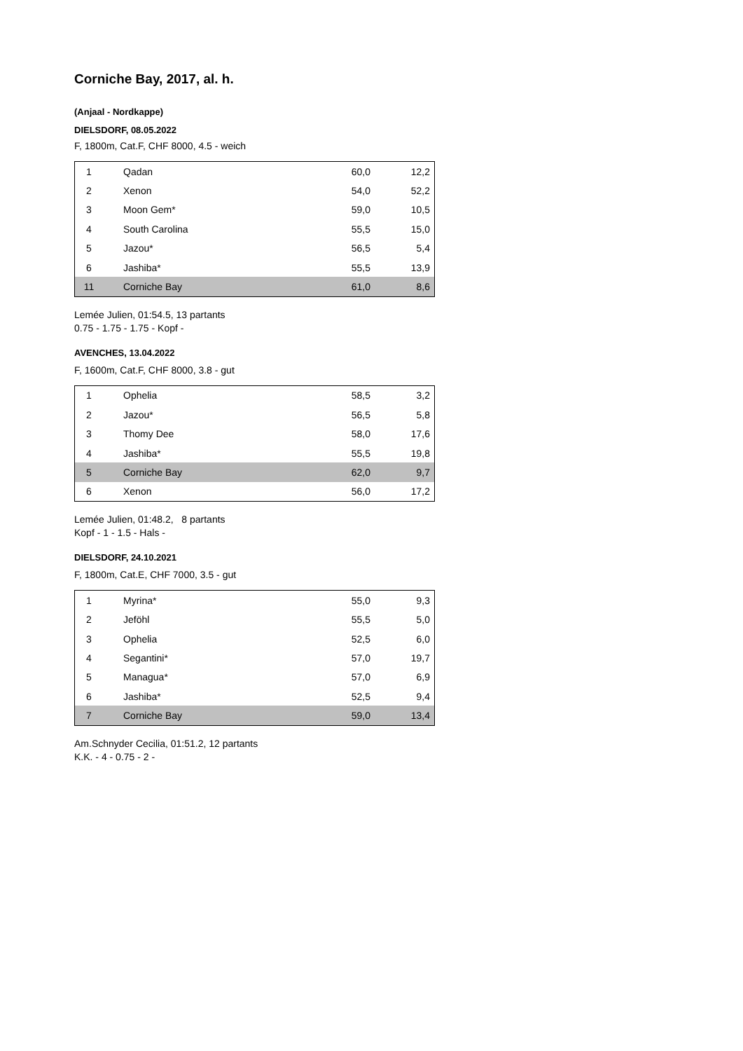Corniche Bay, 2017, al. h.
(Anjaal - Nordkappe)
DIELSDORF, 08.05.2022
F, 1800m, Cat.F, CHF 8000, 4.5 - weich
| 1 | Qadan | 60,0 | 12,2 |
| 2 | Xenon | 54,0 | 52,2 |
| 3 | Moon Gem* | 59,0 | 10,5 |
| 4 | South Carolina | 55,5 | 15,0 |
| 5 | Jazou* | 56,5 | 5,4 |
| 6 | Jashiba* | 55,5 | 13,9 |
| 11 | Corniche Bay | 61,0 | 8,6 |
Lemée Julien, 01:54.5, 13 partants
0.75 - 1.75 - 1.75 - Kopf -
AVENCHES, 13.04.2022
F, 1600m, Cat.F, CHF 8000, 3.8 - gut
| 1 | Ophelia | 58,5 | 3,2 |
| 2 | Jazou* | 56,5 | 5,8 |
| 3 | Thomy Dee | 58,0 | 17,6 |
| 4 | Jashiba* | 55,5 | 19,8 |
| 5 | Corniche Bay | 62,0 | 9,7 |
| 6 | Xenon | 56,0 | 17,2 |
Lemée Julien, 01:48.2, 8 partants
Kopf - 1 - 1.5 - Hals -
DIELSDORF, 24.10.2021
F, 1800m, Cat.E, CHF 7000, 3.5 - gut
| 1 | Myrina* | 55,0 | 9,3 |
| 2 | Jeföhl | 55,5 | 5,0 |
| 3 | Ophelia | 52,5 | 6,0 |
| 4 | Segantini* | 57,0 | 19,7 |
| 5 | Managua* | 57,0 | 6,9 |
| 6 | Jashiba* | 52,5 | 9,4 |
| 7 | Corniche Bay | 59,0 | 13,4 |
Am.Schnyder Cecilia, 01:51.2, 12 partants
K.K. - 4 - 0.75 - 2 -